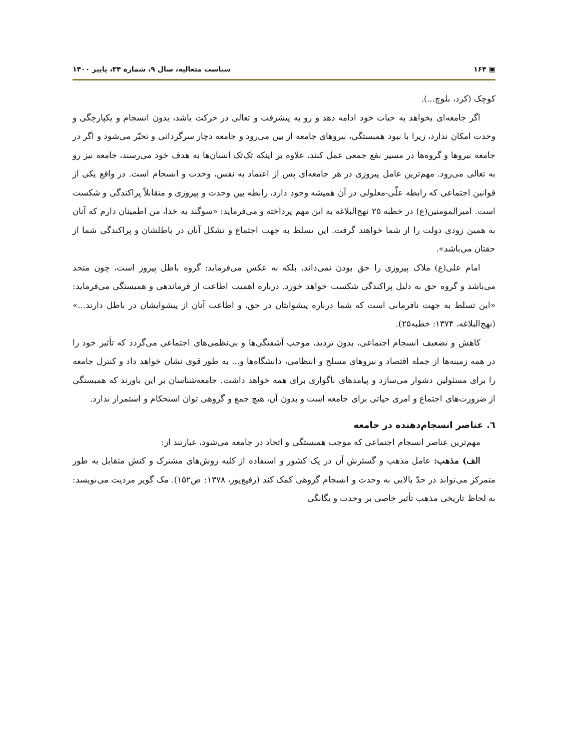▣ ۱۶۴ سیاست متعالیه، سال ۹، شماره ۳۴، پاییز ۱۴۰۰
کوچک (کرد، بلوچ...).
اگر جامعه‌ای بخواهد به حیات خود ادامه دهد و رو به پیشرفت و تعالی در حرکت باشد، بدون انسجام و یکپارچگی و وحدت امکان ندارد، زیرا با نبود همبستگی، نیروهای جامعه از بین می‌رود و جامعه دچار سرگردانی و تحیّر می‌شود و اگر در جامعه نیروها و گروه‌ها در مسیر نفع جمعی عمل کنند، علاوه بر اینکه تک‌تک انسان‌ها به هدف خود می‌رسند، جامعه نیز رو به تعالی می‌رود. مهم‌ترین عامل پیروزی در هر جامعه‌ای پس از اعتماد به نفس، وحدت و انسجام است. در واقع یکی از قوانین اجتماعی که رابطه علّی-معلولی در آن همیشه وجود دارد، رابطه بین وحدت و پیروزی و متقابلاً پراکندگی و شکست است. امیرالمومنین(ع) در خطبه ۲۵ نهج‌البلاغه به این مهم پرداخته و می‌فرماید: «سوگند به خدا، من اطمینان دارم که آنان به همین زودی دولت را از شما خواهند گرفت. این تسلط به جهت اجتماع و تشکل آنان در باطلشان و پراکندگی شما از حقتان می‌باشد».
امام علی(ع) ملاک پیروزی را حق بودن نمی‌داند، بلکه به عکس می‌فرماید: گروه باطل پیروز است، چون متحد می‌باشد و گروه حق به دلیل پراکندگی شکست خواهد خورد. درباره اهمیت اطاعت از فرماندهی و همبستگی می‌فرماید: «این تسلط به جهت نافرمانی است که شما درباره پیشوایتان در حق، و اطاعت آنان از پیشوایشان در باطل دارند...» (نهج‌البلاغه، ۱۳۷۴: خطبه۲۵).
کاهش و تضعیف انسجام اجتماعی، بدون تردید، موجب آشفتگی‌ها و بی‌نظمی‌های اجتماعی می‌گردد که تأثیر خود را در همه زمینه‌ها از جمله اقتصاد و نیروهای مسلح و انتظامی، دانشگاه‌ها و... به طور قوی نشان خواهد داد و کنترل جامعه را برای مسئولین دشوار می‌سازد و پیامدهای ناگواری برای همه خواهد داشت. جامعه‌شناسان بر این باورند که همبستگی از ضرورت‌های اجتماع و امری حیاتی برای جامعه است و بدون آن، هیچ جمع و گروهی توان استحکام و استمرار ندارد.
٦. عناصر انسجام‌دهنده در جامعه
مهم‌ترین عناصر انسجام اجتماعی که موجب همبستگی و اتحاد در جامعه می‌شود، عبارتند از:
الف) مذهب: عامل مذهب و گسترش آن در یک کشور و استفاده از کلیه روش‌های مشترک و کنش متقابل به طور متمرکز می‌تواند در حدّ بالایی به وحدت و انسجام گروهی کمک کند (رفیع‌پور، ۱۳۷۸: ص۱۵۲). مک گویر مردیت می‌نویسد: به لحاظ تاریخی مذهب تأثیر خاصی بر وحدت و یگانگی